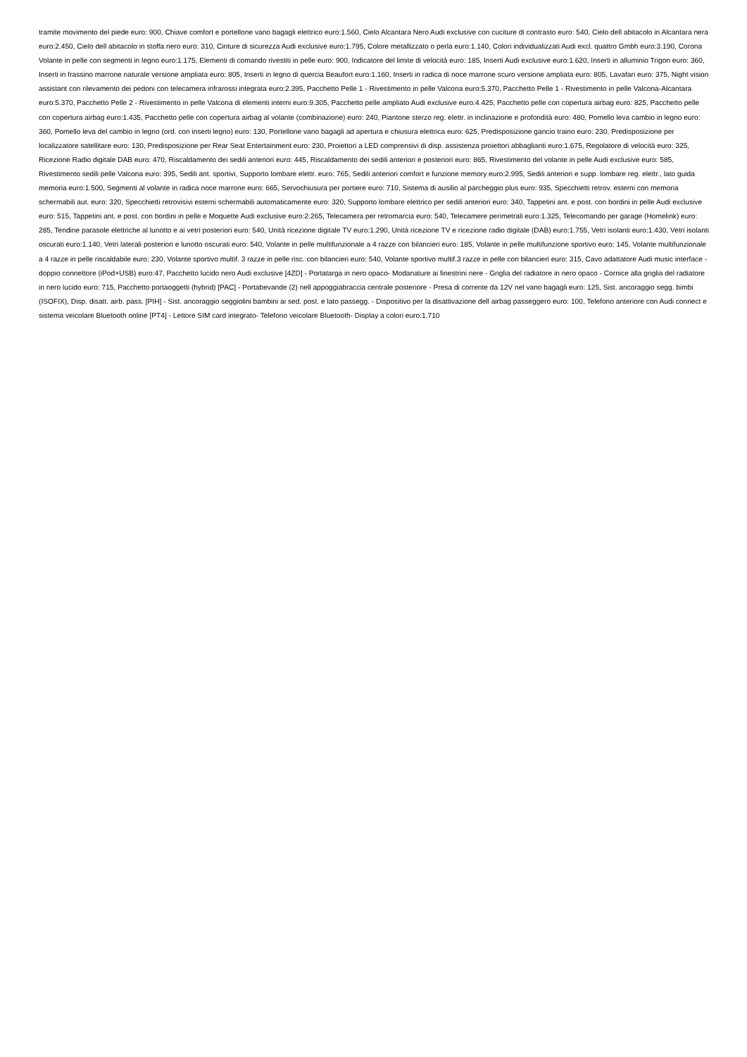tramite movimento del piede euro: 900, Chiave comfort e portellone vano bagagli elettrico euro:1.560, Cielo Alcantara Nero Audi exclusive con cuciture di contrasto euro: 540, Cielo dell abitacolo in Alcantara nera euro:2.450, Cielo dell abitacolo in stoffa nero euro: 310, Cinture di sicurezza Audi exclusive euro:1.795, Colore metallizzato o perla euro:1.140, Colori individualizzati Audi excl. quattro Gmbh euro:3.190, Corona Volante in pelle con segmenti in legno euro:1.175, Elementi di comando rivestiti in pelle euro: 900, Indicatore del limite di velocità euro: 185, Inserti Audi exclusive euro:1.620, Inserti in alluminio Trigon euro: 360, Inserti in frassino marrone naturale versione ampliata euro: 805, Inserti in legno di quercia Beaufort euro:1.160, Inserti in radica di noce marrone scuro versione ampliata euro: 805, Lavafari euro: 375, Night vision assistant con rilevamento dei pedoni con telecamera infrarossi integrata euro:2.395, Pacchetto Pelle 1 - Rivestimento in pelle Valcona euro:5.370, Pacchetto Pelle 1 - Rivestimento in pelle Valcona-Alcantara euro:5.370, Pacchetto Pelle 2 - Rivestimento in pelle Valcona di elementi interni euro:9.305, Pacchetto pelle ampliato Audi exclusive euro:4.425, Pacchetto pelle con copertura airbag euro: 825, Pacchetto pelle con copertura airbag euro:1.435, Pacchetto pelle con copertura airbag al volante (combinazione) euro: 240, Piantone sterzo reg. elettr. in inclinazione e profondità euro: 480, Pomello leva cambio in legno euro: 360, Pomello leva del cambio in legno (ord. con inserti legno) euro: 130, Portellone vano bagagli ad apertura e chiusura elettrica euro: 625, Predisposizione gancio traino euro: 230, Predisposizione per localizzatore satellitare euro: 130, Predisposizione per Rear Seat Entertainment euro: 230, Proiettori a LED comprensivi di disp. assistenza proiettori abbaglianti euro:1.675, Regolatore di velocità euro: 325, Ricezione Radio digitale DAB euro: 470, Riscaldamento dei sedili anteriori euro: 445, Riscaldamento dei sedili anteriori e posteriori euro: 865, Rivestimento del volante in pelle Audi exclusive euro: 585, Rivestimento sedili pelle Valcona euro: 395, Sedili ant. sportivi, Supporto lombare elettr. euro: 765, Sedili anteriori comfort e funzione memory euro:2.995, Sedili anteriori e supp. lombare reg. elettr., lato guida memoria euro:1.500, Segmenti al volante in radica noce marrone euro: 665, Servochiusura per portiere euro: 710, Sistema di ausilio al parcheggio plus euro: 935, Specchietti retrov. esterni con memoria schermabili aut. euro: 320, Specchietti retrovisivi esterni schermabili automaticamente euro: 320, Supporto lombare elettrico per sedili anteriori euro: 340, Tappetini ant. e post. con bordini in pelle Audi exclusive euro: 515, Tappetini ant. e post. con bordini in pelle e Moquette Audi exclusive euro:2.265, Telecamera per retromarcia euro: 540, Telecamere perimetrali euro:1.325, Telecomando per garage (Homelink) euro: 285, Tendine parasole elettriche al lunotto e ai vetri posteriori euro: 540, Unità ricezione digitale TV euro:1.290, Unità ricezione TV e ricezione radio digitale (DAB) euro:1.755, Vetri isolanti euro:1.430, Vetri isolanti oscurati euro:1.140, Vetri laterali posteriori e lunotto oscurati euro: 540, Volante in pelle multifunzionale a 4 razze con bilancieri euro: 185, Volante in pelle multifunzione sportivo euro: 145, Volante multifunzionale a 4 razze in pelle riscaldabile euro: 230, Volante sportivo multif. 3 razze in pelle risc. con bilancieri euro: 540, Volante sportivo multif.3 razze in pelle con bilancieri euro: 315, Cavo adattatore Audi music interface - doppio connettore (iPod+USB) euro:47, Pacchetto lucido nero Audi exclusive [4ZD] - Portatarga in nero opaco- Modanature ai finestrini nere - Griglia del radiatore in nero opaco - Cornice alla griglia del radiatore in nero lucido euro: 715, Pacchetto portaoggetti (hybrid) [PAC] - Portabevande (2) nell appoggiabraccia centrale posteriore - Presa di corrente da 12V nel vano bagagli euro: 125, Sist. ancoraggio segg. bimbi (ISOFIX), Disp. disatt. airb. pass. [PIH] - Sist. ancoraggio seggiolini bambini ai sed. post. e lato passegg. - Dispositivo per la disattivazione dell airbag passeggero euro: 100, Telefono anteriore con Audi connect e sistema veicolare Bluetooth online [PT4] - Lettore SIM card integrato- Telefono veicolare Bluetooth- Display a colori euro:1.710